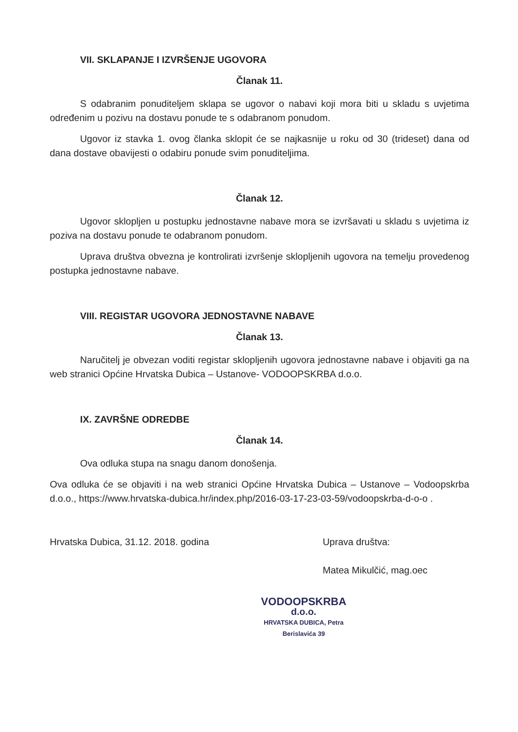VII. SKLAPANJE I IZVRŠENJE UGOVORA
Članak 11.
S odabranim ponuditeljem sklapa se ugovor o nabavi koji mora biti u skladu s uvjetima određenim u pozivu na dostavu ponude te s odabranom ponudom.
Ugovor iz stavka 1. ovog članka sklopit će se najkasnije u roku od 30 (trideset) dana od dana dostave obavijesti o odabiru ponude svim ponuditeljima.
Članak 12.
Ugovor sklopljen u postupku jednostavne nabave mora se izvršavati u skladu s uvjetima iz poziva na dostavu ponude te odabranom ponudom.
Uprava društva obvezna je kontrolirati izvršenje sklopljenih ugovora na temelju provedenog postupka jednostavne nabave.
VIII. REGISTAR UGOVORA JEDNOSTAVNE NABAVE
Članak 13.
Naručitelj je obvezan voditi registar sklopljenih ugovora jednostavne nabave i objaviti ga na web stranici Općine Hrvatska Dubica – Ustanove- VODOOPSKRBA d.o.o.
IX. ZAVRŠNE ODREDBE
Članak 14.
Ova odluka stupa na snagu danom donošenja.
Ova odluka će se objaviti i na web stranici Općine Hrvatska Dubica – Ustanove – Vodoopskrba d.o.o., https://www.hrvatska-dubica.hr/index.php/2016-03-17-23-03-59/vodoopskrba-d-o-o .
Hrvatska Dubica, 31.12. 2018. godina
Uprava društva:
Matea Mikulčić, mag.oec
VODOOPSKRBA
d.o.o.
HRVATSKA DUBICA, Petra Berislavića 39